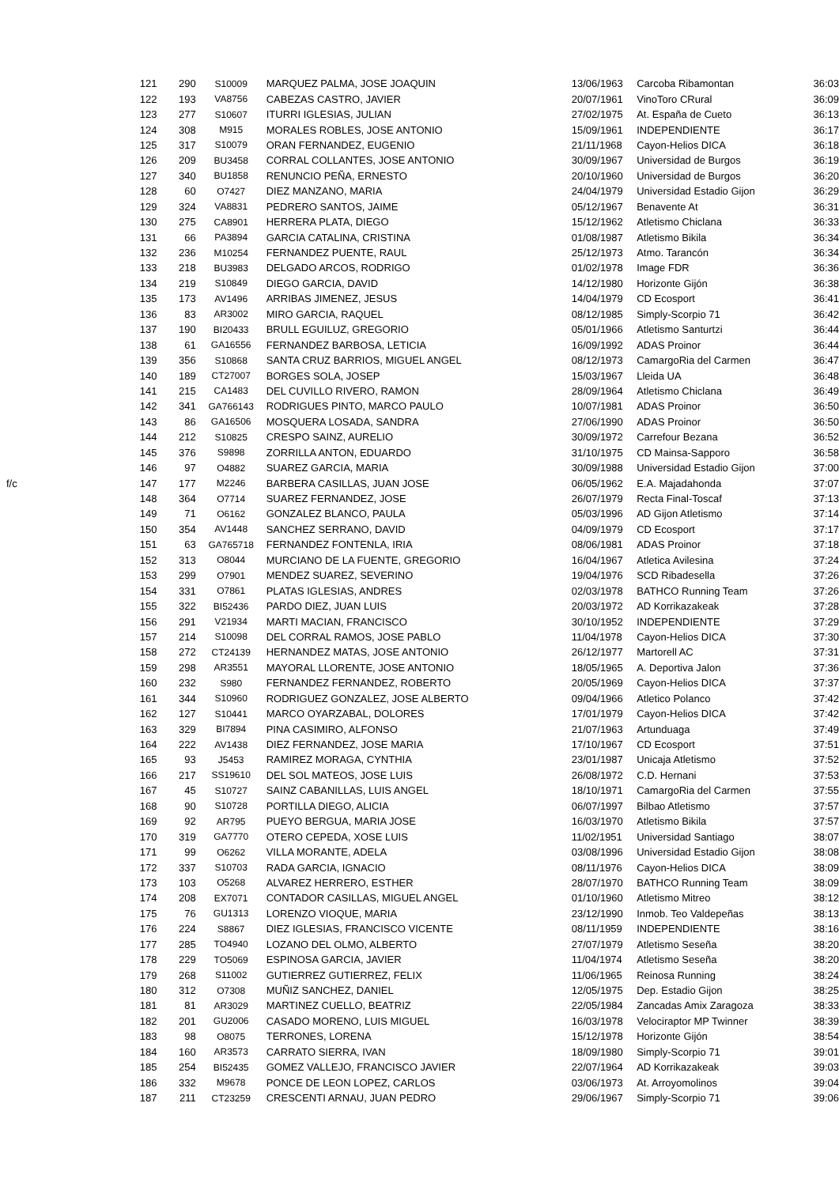| | 121 | 290 | S10009 | MARQUEZ PALMA, JOSE JOAQUIN | 13/06/1963 | Carcoba Ribamontan | 36:03 |
| | 122 | 193 | VA8756 | CABEZAS CASTRO, JAVIER | 20/07/1961 | VinoToro CRural | 36:09 |
| | 123 | 277 | S10607 | ITURRI IGLESIAS, JULIAN | 27/02/1975 | At. España de Cueto | 36:13 |
| | 124 | 308 | M915 | MORALES ROBLES, JOSE ANTONIO | 15/09/1961 | INDEPENDIENTE | 36:17 |
| | 125 | 317 | S10079 | ORAN FERNANDEZ, EUGENIO | 21/11/1968 | Cayon-Helios DICA | 36:18 |
| | 126 | 209 | BU3458 | CORRAL COLLANTES, JOSE ANTONIO | 30/09/1967 | Universidad de Burgos | 36:19 |
| | 127 | 340 | BU1858 | RENUNCIO PEÑA, ERNESTO | 20/10/1960 | Universidad de Burgos | 36:20 |
| | 128 | 60 | O7427 | DIEZ MANZANO, MARIA | 24/04/1979 | Universidad Estadio Gijon | 36:29 |
| | 129 | 324 | VA8831 | PEDRERO SANTOS, JAIME | 05/12/1967 | Benavente At | 36:31 |
| | 130 | 275 | CA8901 | HERRERA PLATA, DIEGO | 15/12/1962 | Atletismo Chiclana | 36:33 |
| | 131 | 66 | PA3894 | GARCIA CATALINA, CRISTINA | 01/08/1987 | Atletismo Bikila | 36:34 |
| | 132 | 236 | M10254 | FERNANDEZ PUENTE, RAUL | 25/12/1973 | Atmo. Tarancón | 36:34 |
| | 133 | 218 | BU3983 | DELGADO ARCOS, RODRIGO | 01/02/1978 | Image FDR | 36:36 |
| | 134 | 219 | S10849 | DIEGO GARCIA, DAVID | 14/12/1980 | Horizonte Gijón | 36:38 |
| | 135 | 173 | AV1496 | ARRIBAS JIMENEZ, JESUS | 14/04/1979 | CD Ecosport | 36:41 |
| | 136 | 83 | AR3002 | MIRO GARCIA, RAQUEL | 08/12/1985 | Simply-Scorpio 71 | 36:42 |
| | 137 | 190 | BI20433 | BRULL EGUILUZ, GREGORIO | 05/01/1966 | Atletismo Santurtzi | 36:44 |
| | 138 | 61 | GA16556 | FERNANDEZ BARBOSA, LETICIA | 16/09/1992 | ADAS Proinor | 36:44 |
| | 139 | 356 | S10868 | SANTA CRUZ BARRIOS, MIGUEL ANGEL | 08/12/1973 | CamargoRia del Carmen | 36:47 |
| | 140 | 189 | CT27007 | BORGES SOLA, JOSEP | 15/03/1967 | Lleida UA | 36:48 |
| | 141 | 215 | CA1483 | DEL CUVILLO RIVERO, RAMON | 28/09/1964 | Atletismo Chiclana | 36:49 |
| | 142 | 341 | GA766143 | RODRIGUES PINTO, MARCO PAULO | 10/07/1981 | ADAS Proinor | 36:50 |
| | 143 | 86 | GA16506 | MOSQUERA LOSADA, SANDRA | 27/06/1990 | ADAS Proinor | 36:50 |
| | 144 | 212 | S10825 | CRESPO SAINZ, AURELIO | 30/09/1972 | Carrefour Bezana | 36:52 |
| | 145 | 376 | S9898 | ZORRILLA ANTON, EDUARDO | 31/10/1975 | CD Mainsa-Sapporo | 36:58 |
| | 146 | 97 | O4882 | SUAREZ GARCIA, MARIA | 30/09/1988 | Universidad Estadio Gijon | 37:00 |
| f/c | 147 | 177 | M2246 | BARBERA CASILLAS, JUAN JOSE | 06/05/1962 | E.A. Majadahonda | 37:07 |
| | 148 | 364 | O7714 | SUAREZ FERNANDEZ, JOSE | 26/07/1979 | Recta Final-Toscaf | 37:13 |
| | 149 | 71 | O6162 | GONZALEZ BLANCO, PAULA | 05/03/1996 | AD Gijon Atletismo | 37:14 |
| | 150 | 354 | AV1448 | SANCHEZ SERRANO, DAVID | 04/09/1979 | CD Ecosport | 37:17 |
| | 151 | 63 | GA765718 | FERNANDEZ FONTENLA, IRIA | 08/06/1981 | ADAS Proinor | 37:18 |
| | 152 | 313 | O8044 | MURCIANO DE LA FUENTE, GREGORIO | 16/04/1967 | Atletica Avilesina | 37:24 |
| | 153 | 299 | O7901 | MENDEZ SUAREZ, SEVERINO | 19/04/1976 | SCD Ribadesella | 37:26 |
| | 154 | 331 | O7861 | PLATAS IGLESIAS, ANDRES | 02/03/1978 | BATHCO Running Team | 37:26 |
| | 155 | 322 | BI52436 | PARDO DIEZ, JUAN LUIS | 20/03/1972 | AD Korrikazakeak | 37:28 |
| | 156 | 291 | V21934 | MARTI MACIAN, FRANCISCO | 30/10/1952 | INDEPENDIENTE | 37:29 |
| | 157 | 214 | S10098 | DEL CORRAL RAMOS, JOSE PABLO | 11/04/1978 | Cayon-Helios DICA | 37:30 |
| | 158 | 272 | CT24139 | HERNANDEZ MATAS, JOSE ANTONIO | 26/12/1977 | Martorell AC | 37:31 |
| | 159 | 298 | AR3551 | MAYORAL LLORENTE, JOSE ANTONIO | 18/05/1965 | A. Deportiva Jalon | 37:36 |
| | 160 | 232 | S980 | FERNANDEZ FERNANDEZ, ROBERTO | 20/05/1969 | Cayon-Helios DICA | 37:37 |
| | 161 | 344 | S10960 | RODRIGUEZ GONZALEZ, JOSE ALBERTO | 09/04/1966 | Atletico Polanco | 37:42 |
| | 162 | 127 | S10441 | MARCO OYARZABAL, DOLORES | 17/01/1979 | Cayon-Helios DICA | 37:42 |
| | 163 | 329 | BI7894 | PINA CASIMIRO, ALFONSO | 21/07/1963 | Artunduaga | 37:49 |
| | 164 | 222 | AV1438 | DIEZ FERNANDEZ, JOSE MARIA | 17/10/1967 | CD Ecosport | 37:51 |
| | 165 | 93 | J5453 | RAMIREZ MORAGA, CYNTHIA | 23/01/1987 | Unicaja Atletismo | 37:52 |
| | 166 | 217 | SS19610 | DEL SOL MATEOS, JOSE LUIS | 26/08/1972 | C.D. Hernani | 37:53 |
| | 167 | 45 | S10727 | SAINZ CABANILLAS, LUIS ANGEL | 18/10/1971 | CamargoRia del Carmen | 37:55 |
| | 168 | 90 | S10728 | PORTILLA DIEGO, ALICIA | 06/07/1997 | Bilbao Atletismo | 37:57 |
| | 169 | 92 | AR795 | PUEYO BERGUA, MARIA JOSE | 16/03/1970 | Atletismo Bikila | 37:57 |
| | 170 | 319 | GA7770 | OTERO CEPEDA, XOSE LUIS | 11/02/1951 | Universidad Santiago | 38:07 |
| | 171 | 99 | O6262 | VILLA MORANTE, ADELA | 03/08/1996 | Universidad Estadio Gijon | 38:08 |
| | 172 | 337 | S10703 | RADA GARCIA, IGNACIO | 08/11/1976 | Cayon-Helios DICA | 38:09 |
| | 173 | 103 | O5268 | ALVAREZ HERRERO, ESTHER | 28/07/1970 | BATHCO Running Team | 38:09 |
| | 174 | 208 | EX7071 | CONTADOR CASILLAS, MIGUEL ANGEL | 01/10/1960 | Atletismo Mitreo | 38:12 |
| | 175 | 76 | GU1313 | LORENZO VIOQUE, MARIA | 23/12/1990 | Inmob. Teo Valdepeñas | 38:13 |
| | 176 | 224 | S8867 | DIEZ IGLESIAS, FRANCISCO VICENTE | 08/11/1959 | INDEPENDIENTE | 38:16 |
| | 177 | 285 | TO4940 | LOZANO DEL OLMO, ALBERTO | 27/07/1979 | Atletismo Seseña | 38:20 |
| | 178 | 229 | TO5069 | ESPINOSA GARCIA, JAVIER | 11/04/1974 | Atletismo Seseña | 38:20 |
| | 179 | 268 | S11002 | GUTIERREZ GUTIERREZ, FELIX | 11/06/1965 | Reinosa Running | 38:24 |
| | 180 | 312 | O7308 | MUÑIZ SANCHEZ, DANIEL | 12/05/1975 | Dep. Estadio Gijon | 38:25 |
| | 181 | 81 | AR3029 | MARTINEZ CUELLO, BEATRIZ | 22/05/1984 | Zancadas Amix Zaragoza | 38:33 |
| | 182 | 201 | GU2006 | CASADO MORENO, LUIS MIGUEL | 16/03/1978 | Velociraptor MP Twinner | 38:39 |
| | 183 | 98 | O8075 | TERRONES, LORENA | 15/12/1978 | Horizonte Gijón | 38:54 |
| | 184 | 160 | AR3573 | CARRATO SIERRA, IVAN | 18/09/1980 | Simply-Scorpio 71 | 39:01 |
| | 185 | 254 | BI52435 | GOMEZ VALLEJO, FRANCISCO JAVIER | 22/07/1964 | AD Korrikazakeak | 39:03 |
| | 186 | 332 | M9678 | PONCE DE LEON LOPEZ, CARLOS | 03/06/1973 | At. Arroyomolinos | 39:04 |
| | 187 | 211 | CT23259 | CRESCENTI ARNAU, JUAN PEDRO | 29/06/1967 | Simply-Scorpio 71 | 39:06 |